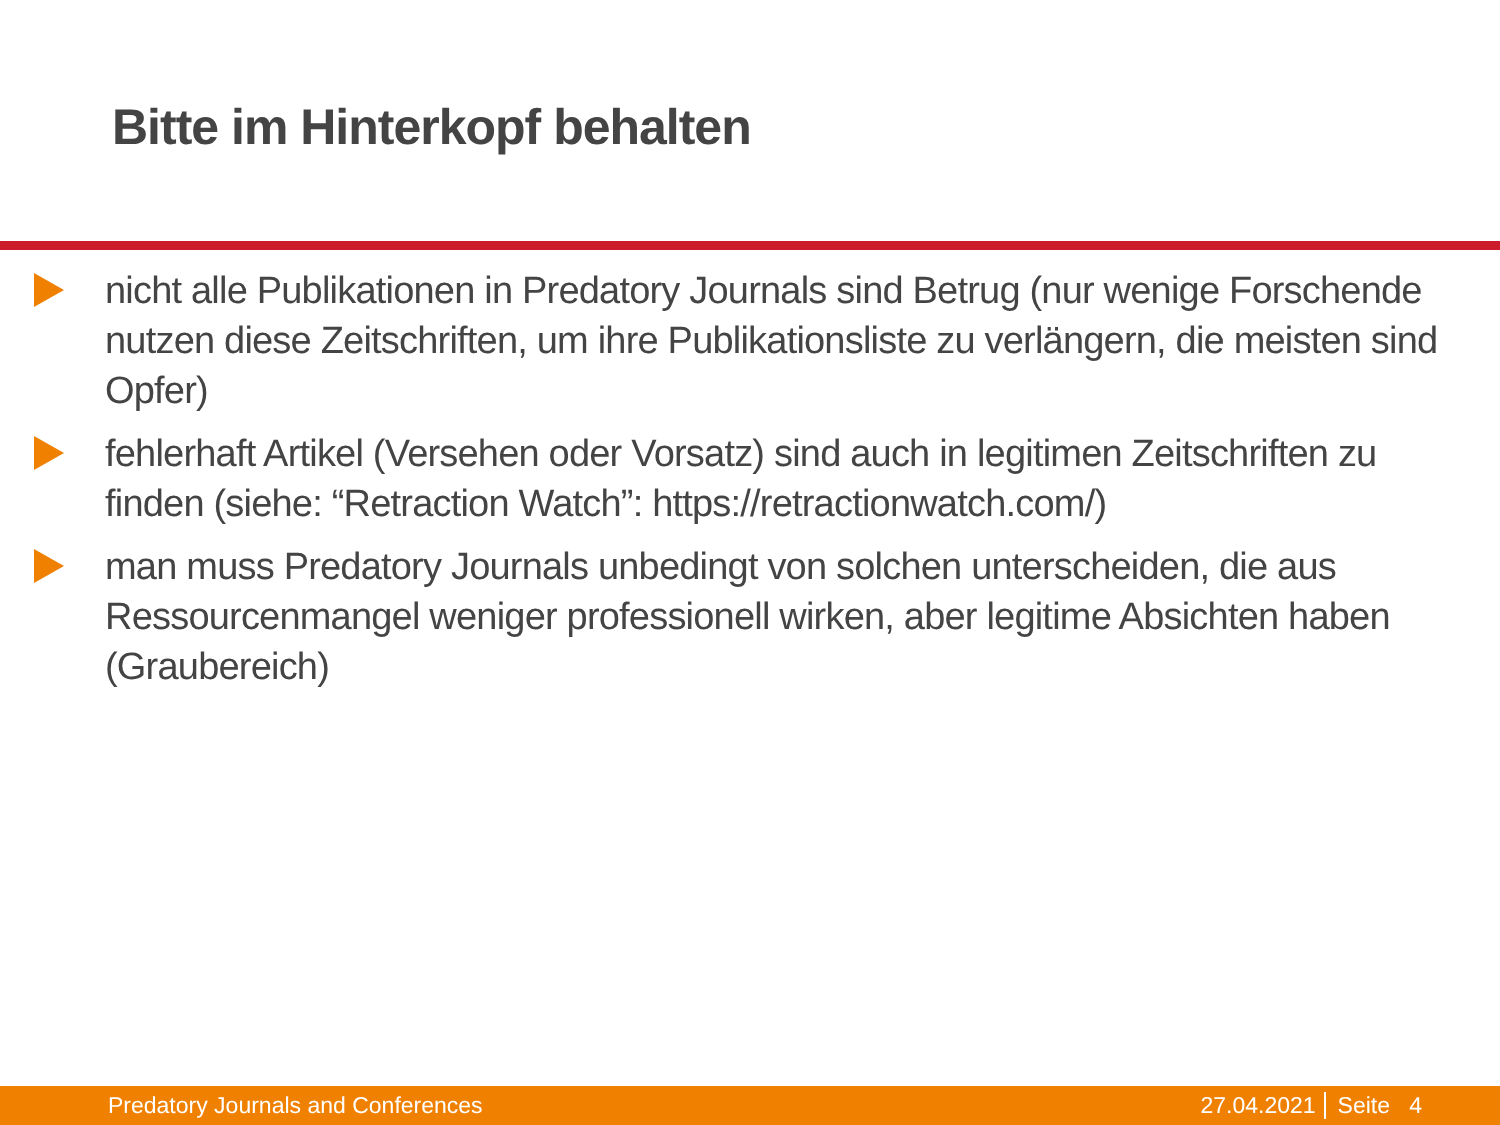Bitte im Hinterkopf behalten
nicht alle Publikationen in Predatory Journals sind Betrug (nur wenige Forschende nutzen diese Zeitschriften, um ihre Publikationsliste zu verlängern, die meisten sind Opfer)
fehlerhaft Artikel (Versehen oder Vorsatz) sind auch in legitimen Zeitschriften zu finden (siehe: “Retraction Watch”: https://retractionwatch.com/)
man muss Predatory Journals unbedingt von solchen unterscheiden, die aus Ressourcenmangel weniger professionell wirken, aber legitime Absichten haben (Graubereich)
Predatory Journals and Conferences 27.04.2021 Seite 4